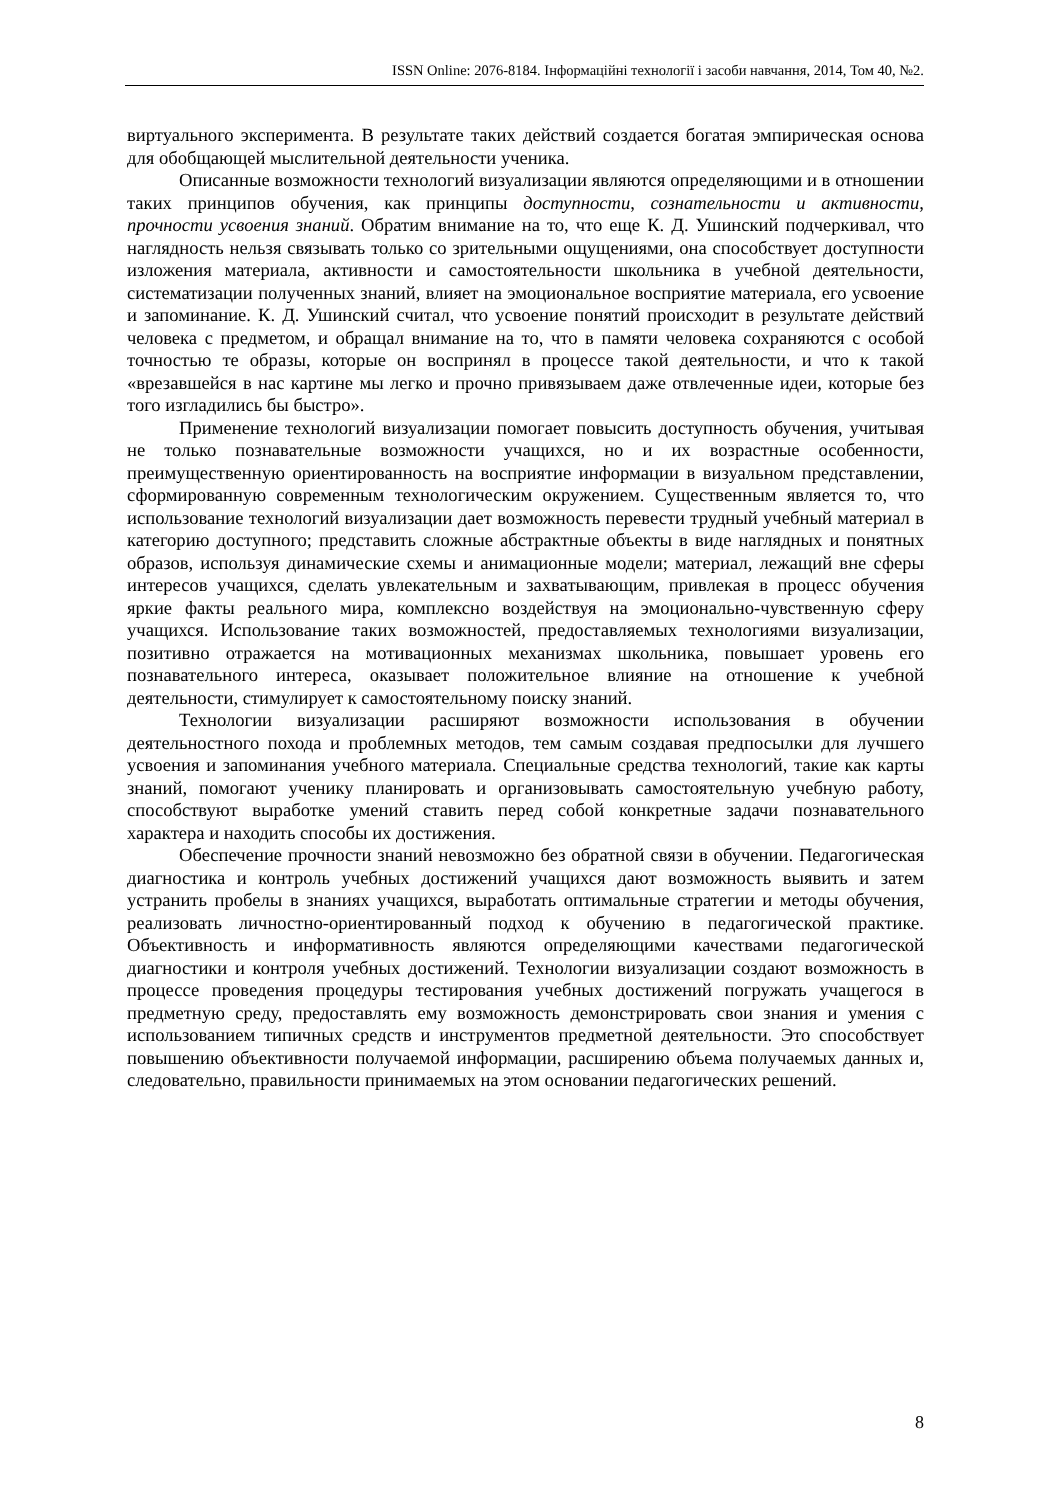ISSN Online: 2076-8184. Інформаційні технології і засоби навчання, 2014, Том 40, №2.
виртуального эксперимента. В результате таких действий создается богатая эмпирическая основа для обобщающей мыслительной деятельности ученика.
Описанные возможности технологий визуализации являются определяющими и в отношении таких принципов обучения, как принципы доступности, сознательности и активности, прочности усвоения знаний. Обратим внимание на то, что еще К. Д. Ушинский подчеркивал, что наглядность нельзя связывать только со зрительными ощущениями, она способствует доступности изложения материала, активности и самостоятельности школьника в учебной деятельности, систематизации полученных знаний, влияет на эмоциональное восприятие материала, его усвоение и запоминание. К. Д. Ушинский считал, что усвоение понятий происходит в результате действий человека с предметом, и обращал внимание на то, что в памяти человека сохраняются с особой точностью те образы, которые он воспринял в процессе такой деятельности, и что к такой «врезавшейся в нас картине мы легко и прочно привязываем даже отвлеченные идеи, которые без того изгладились бы быстро».
Применение технологий визуализации помогает повысить доступность обучения, учитывая не только познавательные возможности учащихся, но и их возрастные особенности, преимущественную ориентированность на восприятие информации в визуальном представлении, сформированную современным технологическим окружением. Существенным является то, что использование технологий визуализации дает возможность перевести трудный учебный материал в категорию доступного; представить сложные абстрактные объекты в виде наглядных и понятных образов, используя динамические схемы и анимационные модели; материал, лежащий вне сферы интересов учащихся, сделать увлекательным и захватывающим, привлекая в процесс обучения яркие факты реального мира, комплексно воздействуя на эмоционально-чувственную сферу учащихся. Использование таких возможностей, предоставляемых технологиями визуализации, позитивно отражается на мотивационных механизмах школьника, повышает уровень его познавательного интереса, оказывает положительное влияние на отношение к учебной деятельности, стимулирует к самостоятельному поиску знаний.
Технологии визуализации расширяют возможности использования в обучении деятельностного похода и проблемных методов, тем самым создавая предпосылки для лучшего усвоения и запоминания учебного материала. Специальные средства технологий, такие как карты знаний, помогают ученику планировать и организовывать самостоятельную учебную работу, способствуют выработке умений ставить перед собой конкретные задачи познавательного характера и находить способы их достижения.
Обеспечение прочности знаний невозможно без обратной связи в обучении. Педагогическая диагностика и контроль учебных достижений учащихся дают возможность выявить и затем устранить пробелы в знаниях учащихся, выработать оптимальные стратегии и методы обучения, реализовать личностно-ориентированный подход к обучению в педагогической практике. Объективность и информативность являются определяющими качествами педагогической диагностики и контроля учебных достижений. Технологии визуализации создают возможность в процессе проведения процедуры тестирования учебных достижений погружать учащегося в предметную среду, предоставлять ему возможность демонстрировать свои знания и умения с использованием типичных средств и инструментов предметной деятельности. Это способствует повышению объективности получаемой информации, расширению объема получаемых данных и, следовательно, правильности принимаемых на этом основании педагогических решений.
8